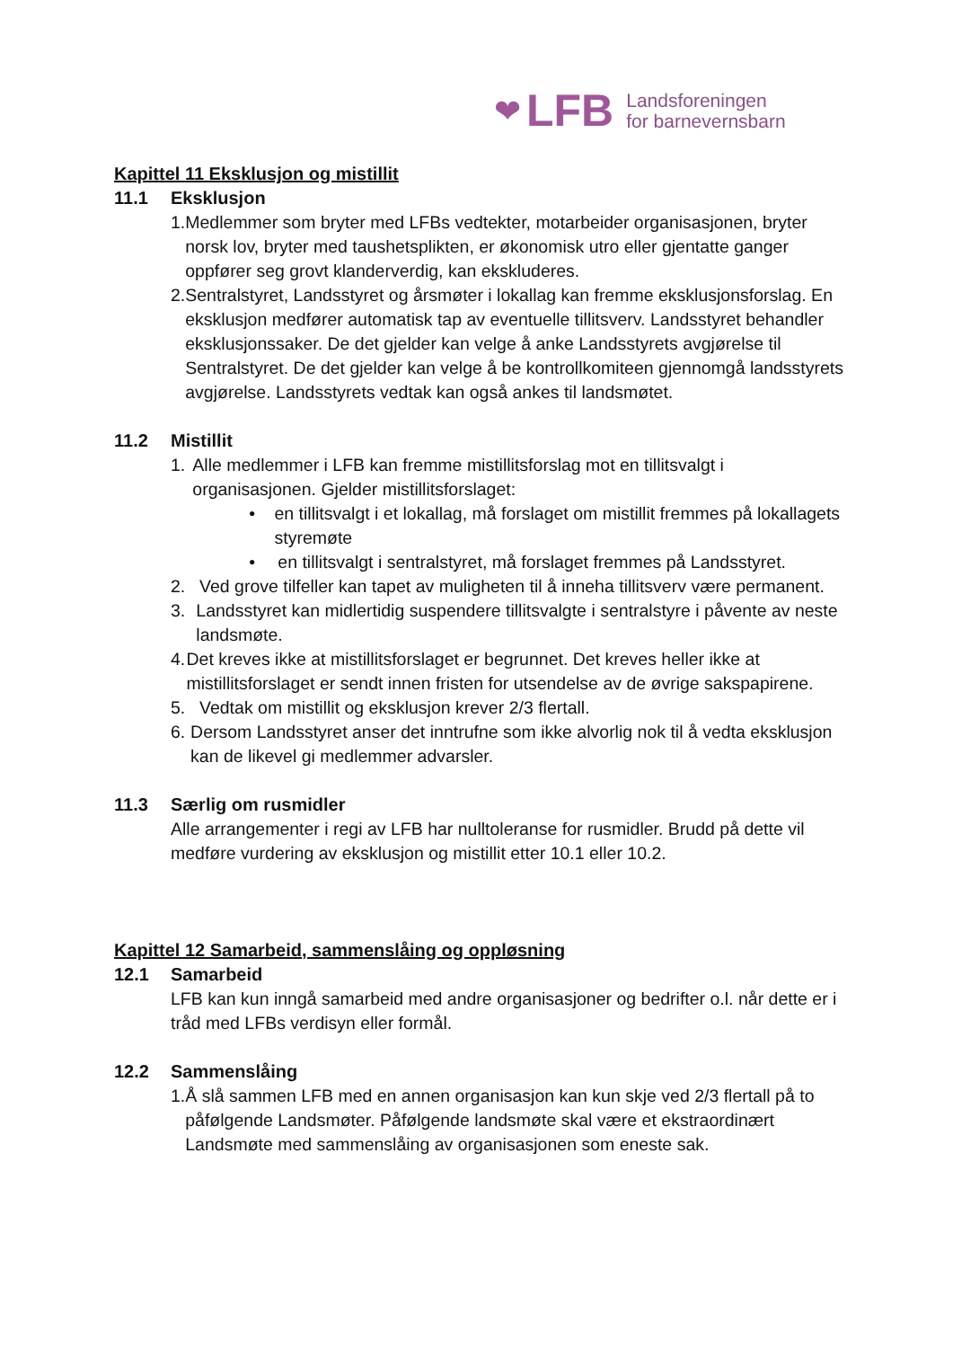❤ LFB Landsforeningen
for barnevernsbarn
Kapittel 11 Eksklusjon og mistillit
11.1 Eksklusjon
1. Medlemmer som bryter med LFBs vedtekter, motarbeider organisasjonen, bryter norsk lov, bryter med taushetsplikten, er økonomisk utro eller gjentatte ganger oppfører seg grovt klanderverdig, kan ekskluderes.
2. Sentralstyret, Landsstyret og årsmøter i lokallag kan fremme eksklusjonsforslag. En eksklusjon medfører automatisk tap av eventuelle tillitsverv. Landsstyret behandler eksklusjonssaker. De det gjelder kan velge å anke Landsstyrets avgjørelse til Sentralstyret. De det gjelder kan velge å be kontrollkomiteen gjennomgå landsstyrets avgjørelse. Landsstyrets vedtak kan også ankes til landsmøtet.
11.2 Mistillit
1. Alle medlemmer i LFB kan fremme mistillitsforslag mot en tillitsvalgt i organisasjonen. Gjelder mistillitsforslaget:
• en tillitsvalgt i et lokallag, må forslaget om mistillit fremmes på lokallagets styremøte
• en tillitsvalgt i sentralstyret, må forslaget fremmes på Landsstyret.
2. Ved grove tilfeller kan tapet av muligheten til å inneha tillitsverv være permanent.
3. Landsstyret kan midlertidig suspendere tillitsvalgte i sentralstyre i påvente av neste landsmøte.
4. Det kreves ikke at mistillitsforslaget er begrunnet. Det kreves heller ikke at mistillitsforslaget er sendt innen fristen for utsendelse av de øvrige sakspapirene.
5. Vedtak om mistillit og eksklusjon krever 2/3 flertall.
6. Dersom Landsstyret anser det inntrufne som ikke alvorlig nok til å vedta eksklusjon kan de likevel gi medlemmer advarsler.
11.3 Særlig om rusmidler
Alle arrangementer i regi av LFB har nulltoleranse for rusmidler. Brudd på dette vil medføre vurdering av eksklusjon og mistillit etter 10.1 eller 10.2.
Kapittel 12 Samarbeid, sammenslåing og oppløsning
12.1 Samarbeid
LFB kan kun inngå samarbeid med andre organisasjoner og bedrifter o.l. når dette er i tråd med LFBs verdisyn eller formål.
12.2 Sammenslåing
1. Å slå sammen LFB med en annen organisasjon kan kun skje ved 2/3 flertall på to påfølgende Landsmøter. Påfølgende landsmøte skal være et ekstraordinært Landsmøte med sammenslåing av organisasjonen som eneste sak.